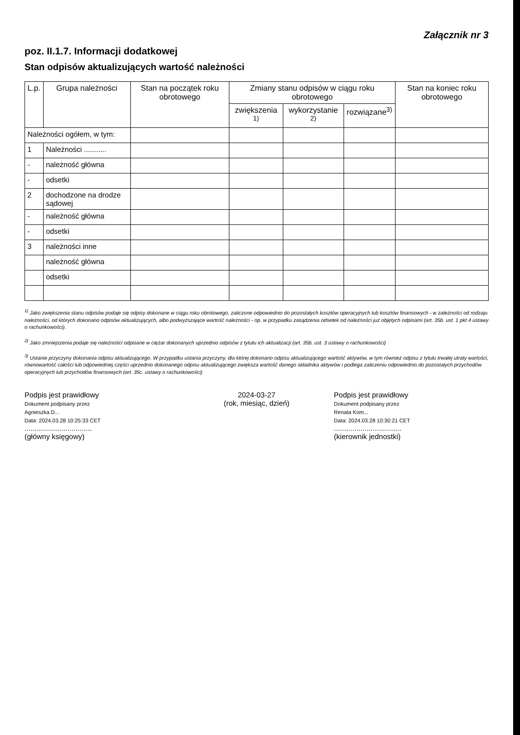Załącznik nr 3
poz. II.1.7. Informacji dodatkowej
Stan odpisów aktualizujących wartość należności
| L.p. | Grupa należności | Stan na początek roku obrotowego | Zmiany stanu odpisów w ciągu roku obrotowego | | | Stan na koniec roku obrotowego |
| --- | --- | --- | --- | --- | --- | --- |
| | | | zwiększenia <sup>1)</sup> | wykorzystanie <sup>2)</sup> | rozwiązane<sup>3)</sup> | |
| Należności ogółem, w tym: | | | | | | |
| 1 | Należności ........... | | | | | |
| - | należność główna | | | | | |
| - | odsetki | | | | | |
| 2 | dochodzone na drodze sądowej | | | | | |
| - | należność główna | | | | | |
| - | odsetki | | | | | |
| 3 | należności inne | | | | | |
| | należność główna | | | | | |
| | odsetki | | | | | |
<sup>1)</sup> Jako zwiększenia stanu odpisów podaje się odpisy dokonane w ciągu roku obrotowego, zaliczone odpowiednio do pozostałych kosztów operacyjnych lub kosztów finansowych - w zależności od rodzaju należności, od których dokonano odpisów aktualizujących, albo podwyższające wartość należności - np. w przypadku zasądzenia odsetek od należności już objętych odpisami (art. 35b. ust. 1 pkt 4 ustawy o rachunkowości).
<sup>2)</sup> Jako zmniejszenia podaje się należności odpisane w ciężar dokonanych uprzednio odpisów z tytułu ich aktualizacji (art. 35b. ust. 3 ustawy o rachunkowości)
<sup>3)</sup> Ustanie przyczyny dokonania odpisu aktualizującego. W przypadku ustania przyczyny, dla której dokonano odpisu aktualizującego wartość aktywów, w tym również odpisu z tytułu trwałej utraty wartości, równowartość całości lub odpowiedniej części uprzednio dokonanego odpisu aktualizującego zwiększa wartość danego składnika aktywów i podlega zaliczeniu odpowiednio do pozostałych przychodów operacyjnych lub przychodów finansowych (art. 35c. ustawy o rachunkowości)
Podpis jest prawidłowy
Dokument podpisany przez
Agnieszka D...
Data: 2024.03.28 10:25:33 CET
.................................
(główny księgowy)
2024-03-27
(rok, miesiąc, dzień)
Podpis jest prawidłowy
Dokument podpisany przez
Renata Kom...
Data: 2024.03.28 10:30:21 CET
.................................
(kierownik jednostki)